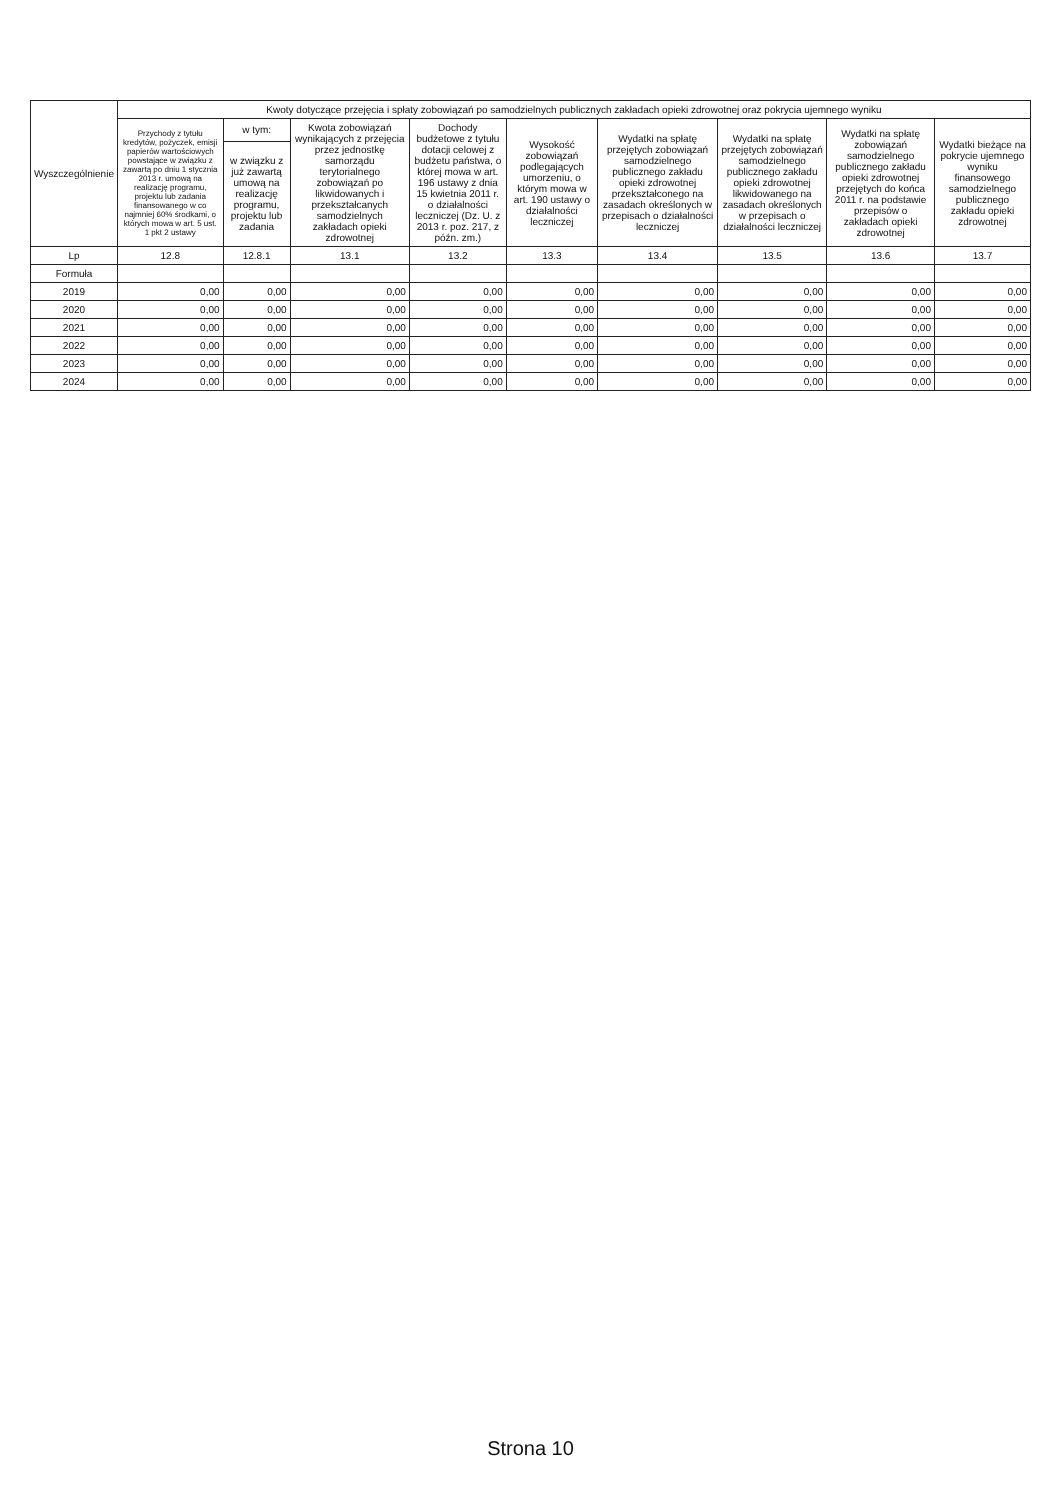| Wyszczególnienie | Kwoty dotyczące przejęcia i spłaty zobowiązań po samodzielnych publicznych zakładach opieki zdrowotnej oraz pokrycia ujemnego wyniku | | | | | | | | |
| --- | --- | --- | --- | --- | --- | --- | --- | --- | --- |
| | Przychody z tytułu kredytów, pożyczek, emisji papierów wartościowych powstające w związku z zawartą po dniu 1 stycznia 2013 r. umową na realizację programu, projektu lub zadania finansowanego w co najmniej 60% środkami, o których mowa w art. 5 ust. 1 pkt 2 ustawy | w tym: | Kwota zobowiązań wynikających z przejęcia przez jednostkę samorządu terytorialnego zobowiązań po likwidowanych i przekształcanych samodzielnych zakładach opieki zdrowotnej | Dochody budżetowe z tytułu dotacji celowej z budżetu państwa, o której mowa w art. 196 ustawy z dnia 15 kwietnia 2011 r. o działalności leczniczej (Dz. U. z 2013 r. poz. 217, z późn. zm.) | Wysokość zobowiązań podlegających umorzeniu, o którym mowa w art. 190 ustawy o działalności leczniczej | Wydatki na spłatę przejętych zobowiązań samodzielnego publicznego zakładu opieki zdrowotnej przekształconego na zasadach określonych w przepisach o działalności leczniczej | Wydatki na spłatę przejętych zobowiązań samodzielnego publicznego zakładu opieki zdrowotnej likwidowanego na zasadach określonych w przepisach o działalności leczniczej | Wydatki na spłatę zobowiązań samodzielnego publicznego zakładu opieki zdrowotnej przejętych do końca 2011 r. na podstawie przepisów o zakładach opieki zdrowotnej | Wydatki bieżące na pokrycie ujemnego wyniku finansowego samodzielnego publicznego zakładu opieki zdrowotnej |
| | | w związku z już zawartą umową na realizację programu, projektu lub zadania | | | | | | | |
| Lp | 12.8 | 12.8.1 | 13.1 | 13.2 | 13.3 | 13.4 | 13.5 | 13.6 | 13.7 |
| Formuła | | | | | | | | | |
| 2019 | 0,00 | 0,00 | 0,00 | 0,00 | 0,00 | 0,00 | 0,00 | 0,00 | 0,00 |
| 2020 | 0,00 | 0,00 | 0,00 | 0,00 | 0,00 | 0,00 | 0,00 | 0,00 | 0,00 |
| 2021 | 0,00 | 0,00 | 0,00 | 0,00 | 0,00 | 0,00 | 0,00 | 0,00 | 0,00 |
| 2022 | 0,00 | 0,00 | 0,00 | 0,00 | 0,00 | 0,00 | 0,00 | 0,00 | 0,00 |
| 2023 | 0,00 | 0,00 | 0,00 | 0,00 | 0,00 | 0,00 | 0,00 | 0,00 | 0,00 |
| 2024 | 0,00 | 0,00 | 0,00 | 0,00 | 0,00 | 0,00 | 0,00 | 0,00 | 0,00 |
Strona 10